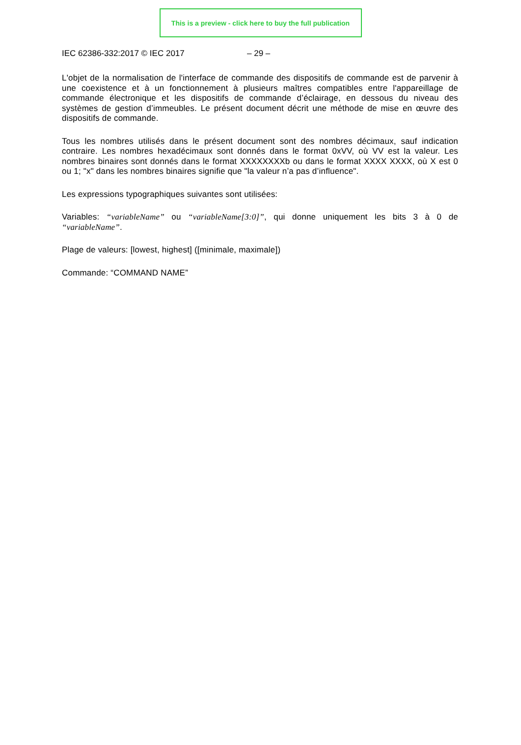This is a preview - click here to buy the full publication
IEC 62386-332:2017 © IEC 2017 – 29 –
L'objet de la normalisation de l'interface de commande des dispositifs de commande est de parvenir à une coexistence et à un fonctionnement à plusieurs maîtres compatibles entre l'appareillage de commande électronique et les dispositifs de commande d’éclairage, en dessous du niveau des systèmes de gestion d’immeubles. Le présent document décrit une méthode de mise en œuvre des dispositifs de commande.
Tous les nombres utilisés dans le présent document sont des nombres décimaux, sauf indication contraire. Les nombres hexadécimaux sont donnés dans le format 0xVV, où VV est la valeur. Les nombres binaires sont donnés dans le format XXXXXXXXb ou dans le format XXXX XXXX, où X est 0 ou 1; "x" dans les nombres binaires signifie que "la valeur n’a pas d’influence".
Les expressions typographiques suivantes sont utilisées:
Variables: “variableName” ou “variableName[3:0]”, qui donne uniquement les bits 3 à 0 de “variableName”.
Plage de valeurs: [lowest, highest] ([minimale, maximale])
Commande: “COMMAND NAME”